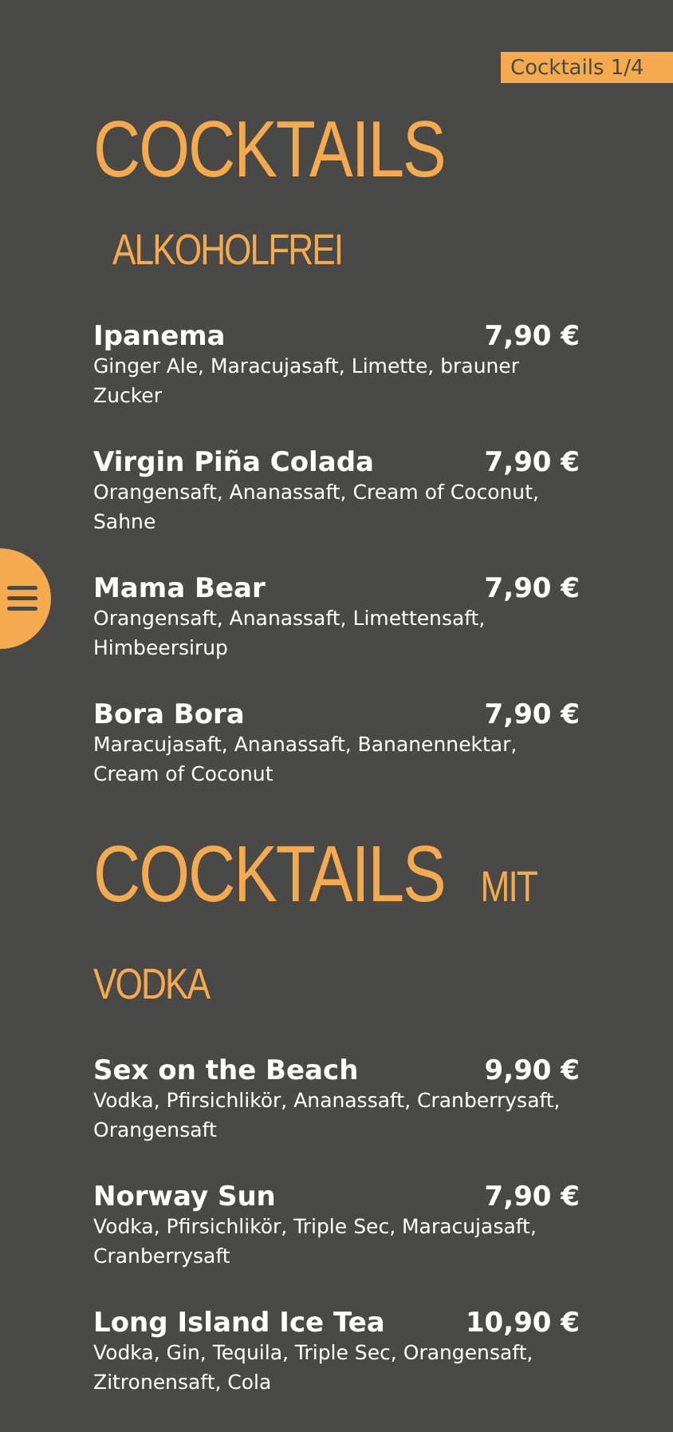Cocktails 1/4
COCKTAILS ALKOHOLFREI
Ipanema 7,90 €
Ginger Ale, Maracujasaft, Limette, brauner Zucker
Virgin Piña Colada 7,90 €
Orangensaft, Ananassaft, Cream of Coconut,
Sahne
Mama Bear 7,90 €
Orangensaft, Ananassaft, Limettensaft,
Himbeersirup
Bora Bora 7,90 €
Maracujasaft, Ananassaft, Bananennektar,
Cream of Coconut
COCKTAILS MIT VODKA
Sex on the Beach 9,90 €
Vodka, Pfirsichlikör, Ananassaft, Cranberrysaft,
Orangensaft
Norway Sun 7,90 €
Vodka, Pfirsichlikör, Triple Sec, Maracujasaft,
Cranberrysaft
Long Island Ice Tea 10,90 €
Vodka, Gin, Tequila, Triple Sec, Orangensaft,
Zitronensaft, Cola